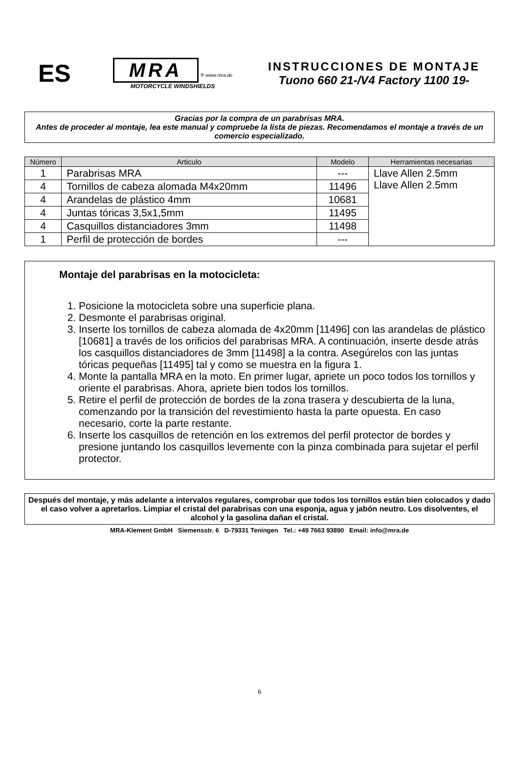ES
MRA
® www.mra.de
MOTORCYCLE WINDSHIELDS
INSTRUCCIONES DE MONTAJE
Tuono 660 21-/V4 Factory 1100 19-
Gracias por la compra de un parabrisas MRA.
Antes de proceder al montaje, lea este manual y compruebe la lista de piezas. Recomendamos el montaje a través de un comercio especializado.
| Número | Articulo | Modelo | Herramientas necesarias |
| --- | --- | --- | --- |
| 1 | Parabrisas MRA | --- | Llave Allen 2.5mm Llave Allen 2.5mm |
| 4 | Tornillos de cabeza alomada M4x20mm | 11496 | |
| 4 | Arandelas de plástico 4mm | 10681 | |
| 4 | Juntas tóricas 3,5x1,5mm | 11495 | |
| 4 | Casquillos distanciadores 3mm | 11498 | |
| 1 | Perfil de protección de bordes | --- | |
Montaje del parabrisas en la motocicleta:
1. Posicione la motocicleta sobre una superficie plana.
2. Desmonte el parabrisas original.
3. Inserte los tornillos de cabeza alomada de 4x20mm [11496] con las arandelas de plástico [10681] a través de los orificios del parabrisas MRA. A continuación, inserte desde atrás los casquillos distanciadores de 3mm [11498] a la contra. Asegúrelos con las juntas tóricas pequeñas [11495] tal y como se muestra en la figura 1.
4. Monte la pantalla MRA en la moto. En primer lugar, apriete un poco todos los tornillos y oriente el parabrisas. Ahora, apriete bien todos los tornillos.
5. Retire el perfil de protección de bordes de la zona trasera y descubierta de la luna, comenzando por la transición del revestimiento hasta la parte opuesta. En caso necesario, corte la parte restante.
6. Inserte los casquillos de retención en los extremos del perfil protector de bordes y presione juntando los casquillos levemente con la pinza combinada para sujetar el perfil protector.
Después del montaje, y más adelante a intervalos regulares, comprobar que todos los tornillos están bien colocados y dado el caso volver a apretarlos. Limpiar el cristal del parabrisas con una esponja, agua y jabón neutro. Los disolventes, el alcohol y la gasolina dañan el cristal.
MRA-Klement GmbH Siemensstr. 6 D-79331 Teningen Tel.: +49 7663 93890 Email: info@mra.de
6